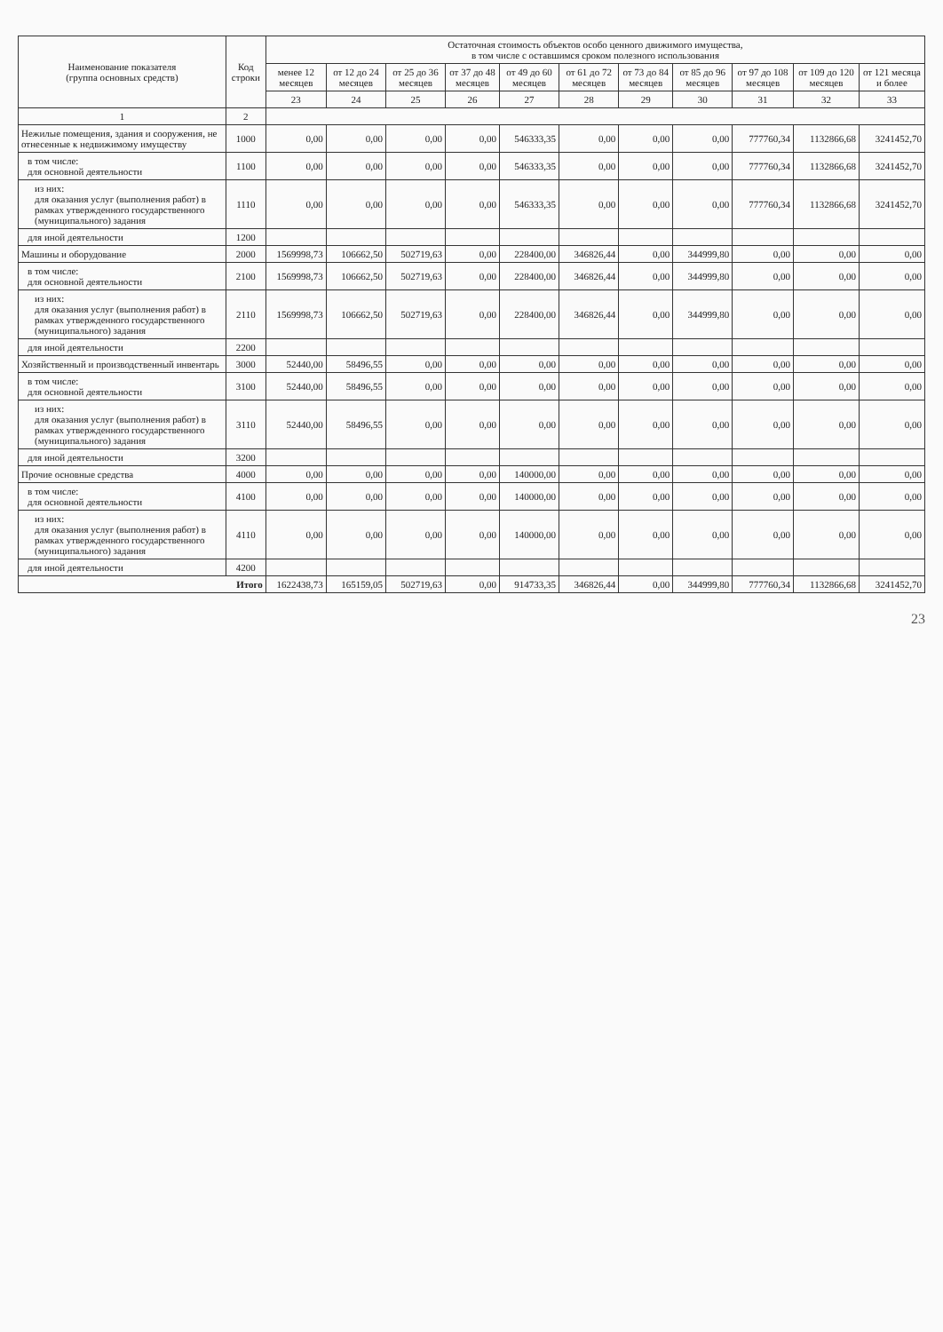| Наименование показателя (группа основных средств) | Код строки | Остаточная стоимость объектов особо ценного движимого имущества, в том числе с оставшимся сроком полезного использования | | | | | | | | | | |
| --- | --- | --- | --- | --- | --- | --- | --- | --- | --- | --- | --- | --- |
| | | менее 12 месяцев | от 12 до 24 месяцев | от 25 до 36 месяцев | от 37 до 48 месяцев | от 49 до 60 месяцев | от 61 до 72 месяцев | от 73 до 84 месяцев | от 85 до 96 месяцев | от 97 до 108 месяцев | от 109 до 120 месяцев | от 121 месяца и более |
| | | 23 | 24 | 25 | 26 | 27 | 28 | 29 | 30 | 31 | 32 | 33 |
| 1 | 2 | | | | | | | | | | | |
| Нежилые помещения, здания и сооружения, не отнесенные к недвижимому имуществу | 1000 | 0,00 | 0,00 | 0,00 | 0,00 | 546333,35 | 0,00 | 0,00 | 0,00 | 777760,34 | 1132866,68 | 3241452,70 |
| в том числе: для основной деятельности | 1100 | 0,00 | 0,00 | 0,00 | 0,00 | 546333,35 | 0,00 | 0,00 | 0,00 | 777760,34 | 1132866,68 | 3241452,70 |
| из них: для оказания услуг (выполнения работ) в рамках утвержденного государственного (муниципального) задания | 1110 | 0,00 | 0,00 | 0,00 | 0,00 | 546333,35 | 0,00 | 0,00 | 0,00 | 777760,34 | 1132866,68 | 3241452,70 |
| для иной деятельности | 1200 | | | | | | | | | | | |
| Машины и оборудование | 2000 | 1569998,73 | 106662,50 | 502719,63 | 0,00 | 228400,00 | 346826,44 | 0,00 | 344999,80 | 0,00 | 0,00 | 0,00 |
| в том числе: для основной деятельности | 2100 | 1569998,73 | 106662,50 | 502719,63 | 0,00 | 228400,00 | 346826,44 | 0,00 | 344999,80 | 0,00 | 0,00 | 0,00 |
| из них: для оказания услуг (выполнения работ) в рамках утвержденного государственного (муниципального) задания | 2110 | 1569998,73 | 106662,50 | 502719,63 | 0,00 | 228400,00 | 346826,44 | 0,00 | 344999,80 | 0,00 | 0,00 | 0,00 |
| для иной деятельности | 2200 | | | | | | | | | | | |
| Хозяйственный и производственный инвентарь | 3000 | 52440,00 | 58496,55 | 0,00 | 0,00 | 0,00 | 0,00 | 0,00 | 0,00 | 0,00 | 0,00 | 0,00 |
| в том числе: для основной деятельности | 3100 | 52440,00 | 58496,55 | 0,00 | 0,00 | 0,00 | 0,00 | 0,00 | 0,00 | 0,00 | 0,00 | 0,00 |
| из них: для оказания услуг (выполнения работ) в рамках утвержденного государственного (муниципального) задания | 3110 | 52440,00 | 58496,55 | 0,00 | 0,00 | 0,00 | 0,00 | 0,00 | 0,00 | 0,00 | 0,00 | 0,00 |
| для иной деятельности | 3200 | | | | | | | | | | | |
| Прочие основные средства | 4000 | 0,00 | 0,00 | 0,00 | 0,00 | 140000,00 | 0,00 | 0,00 | 0,00 | 0,00 | 0,00 | 0,00 |
| в том числе: для основной деятельности | 4100 | 0,00 | 0,00 | 0,00 | 0,00 | 140000,00 | 0,00 | 0,00 | 0,00 | 0,00 | 0,00 | 0,00 |
| из них: для оказания услуг (выполнения работ) в рамках утвержденного государственного (муниципального) задания | 4110 | 0,00 | 0,00 | 0,00 | 0,00 | 140000,00 | 0,00 | 0,00 | 0,00 | 0,00 | 0,00 | 0,00 |
| для иной деятельности | 4200 | | | | | | | | | | | |
| Итого | | 1622438,73 | 165159,05 | 502719,63 | 0,00 | 914733,35 | 346826,44 | 0,00 | 344999,80 | 777760,34 | 1132866,68 | 3241452,70 |
23